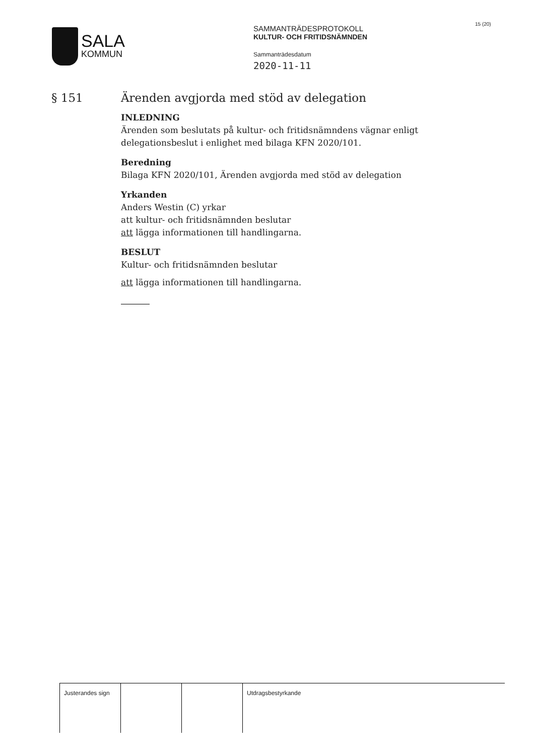SALA
KOMMUN
SAMMANTRÄDESPROTOKOLL
KULTUR- OCH FRITIDSNÄMNDEN
Sammanträdesdatum
2020-11-11
15 (20)
§ 151 Ärenden avgjorda med stöd av delegation
INLEDNING
Ärenden som beslutats på kultur- och fritidsnämndens vägnar enligt delegationsbeslut i enlighet med bilaga KFN 2020/101.
Beredning
Bilaga KFN 2020/101, Ärenden avgjorda med stöd av delegation
Yrkanden
Anders Westin (C) yrkar
att kultur- och fritidsnämnden beslutar
att lägga informationen till handlingarna.
BESLUT
Kultur- och fritidsnämnden beslutar
att lägga informationen till handlingarna.
| Justerandes sign | | | Utdragsbestyrkande |